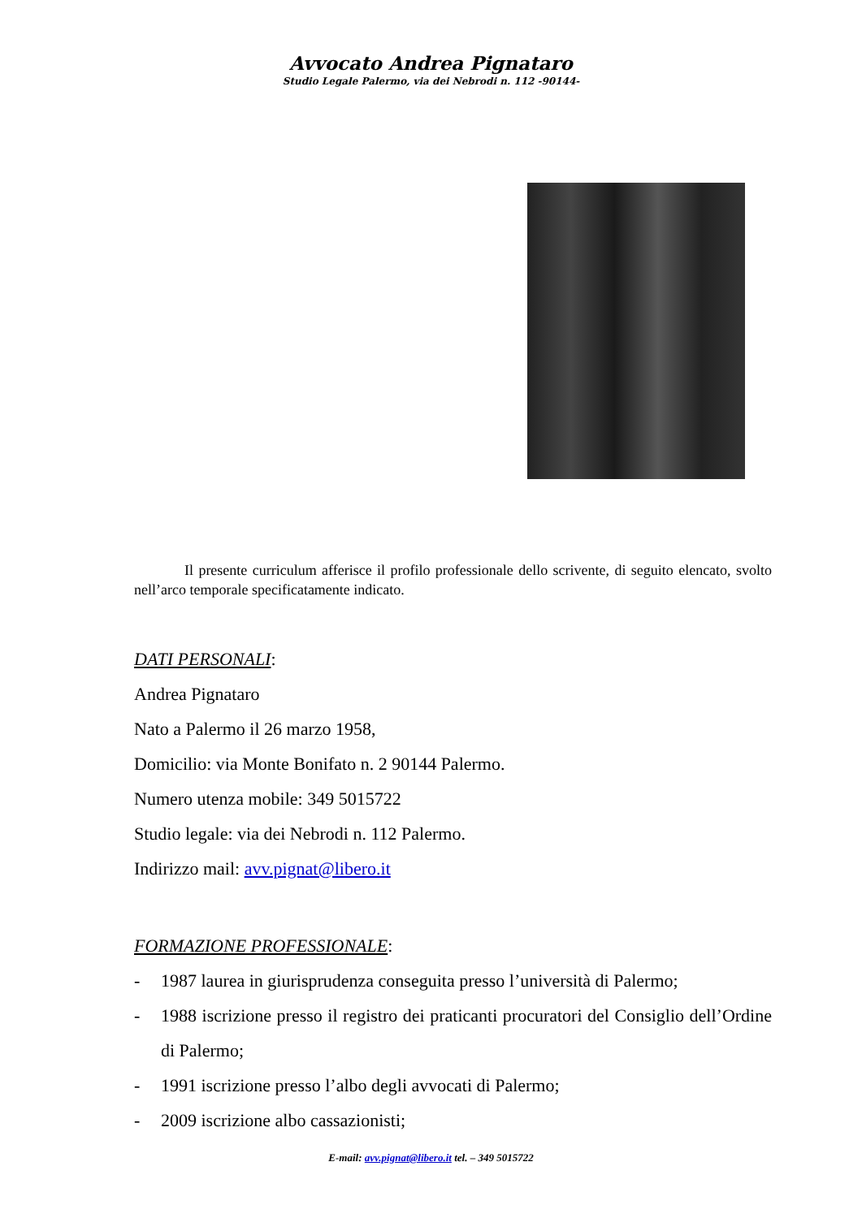Avvocato Andrea Pignataro
Studio Legale Palermo, via dei Nebrodi n. 112 -90144-
Il presente curriculum afferisce il profilo professionale dello scrivente, di seguito elencato, svolto nell’arco temporale specificatamente indicato.
DATI PERSONALI:
Andrea Pignataro
Nato a Palermo il 26 marzo 1958,
Domicilio: via Monte Bonifato n. 2 90144 Palermo.
Numero utenza mobile: 349 5015722
Studio legale: via dei Nebrodi n. 112 Palermo.
Indirizzo mail: avv.pignat@libero.it
FORMAZIONE PROFESSIONALE:
- 1987 laurea in giurisprudenza conseguita presso l’università di Palermo;
- 1988 iscrizione presso il registro dei praticanti procuratori del Consiglio dell’Ordine di Palermo;
- 1991 iscrizione presso l’albo degli avvocati di Palermo;
- 2009 iscrizione albo cassazionisti;
E-mail: avv.pignat@libero.it tel. – 349 5015722